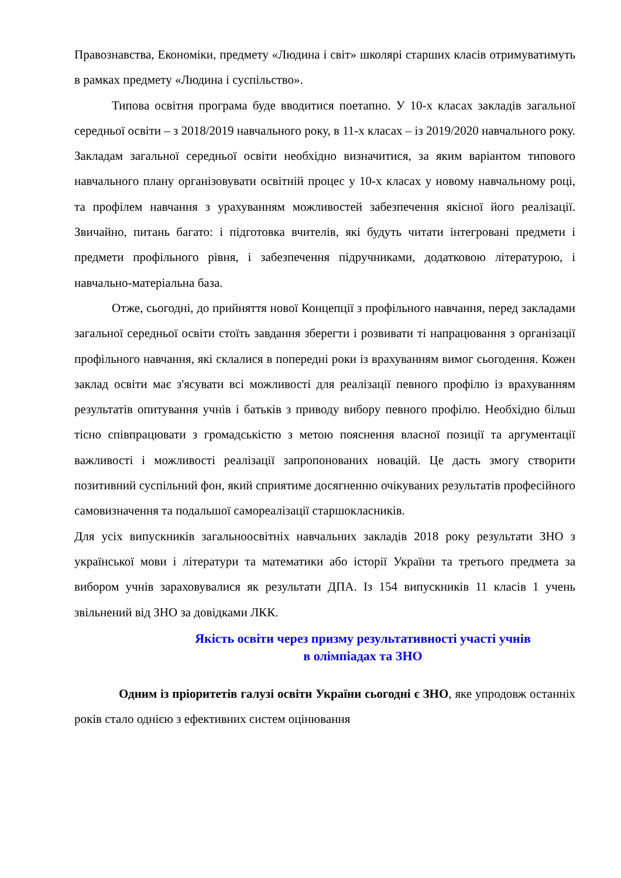Правознавства, Економіки, предмету «Людина і світ» школярі старших класів отримуватимуть в рамках предмету «Людина і суспільство».
Типова освітня програма буде вводитися поетапно. У 10-х класах закладів загальної середньої освіти – з 2018/2019 навчального року, в 11-х класах – із 2019/2020 навчального року. Закладам загальної середньої освіти необхідно визначитися, за яким варіантом типового навчального плану організовувати освітній процес у 10-х класах у новому навчальному році, та профілем навчання з урахуванням можливостей забезпечення якісної його реалізації. Звичайно, питань багато: і підготовка вчителів, які будуть читати інтегровані предмети і предмети профільного рівня, і забезпечення підручниками, додатковою літературою, і навчально-матеріальна база.
Отже, сьогодні, до прийняття нової Концепції з профільного навчання, перед закладами загальної середньої освіти стоїть завдання зберегти і розвивати ті напрацювання з організації профільного навчання, які склалися в попередні роки із врахуванням вимог сьогодення. Кожен заклад освіти має з'ясувати всі можливості для реалізації певного профілю із врахуванням результатів опитування учнів і батьків з приводу вибору певного профілю. Необхідно більш тісно співпрацювати з громадськістю з метою пояснення власної позиції та аргументації важливості і можливості реалізації запропонованих новацій. Це дасть змогу створити позитивний суспільний фон, який сприятиме досягненню очікуваних результатів професійного самовизначення та подальшої самореалізації старшокласників.
Для усіх випускників загальноосвітніх навчальних закладів 2018 року результати ЗНО з української мови і літератури та математики або історії України та третього предмета за вибором учнів зараховувалися як результати ДПА. Із 154 випускників 11 класів 1 учень звільнений від ЗНО за довідками ЛКК.
Якість освіти через призму результативності участі учнів
в олімпіадах та ЗНО
Одним із пріоритетів галузі освіти України сьогодні є ЗНО, яке упродовж останніх років стало однією з ефективних систем оцінювання